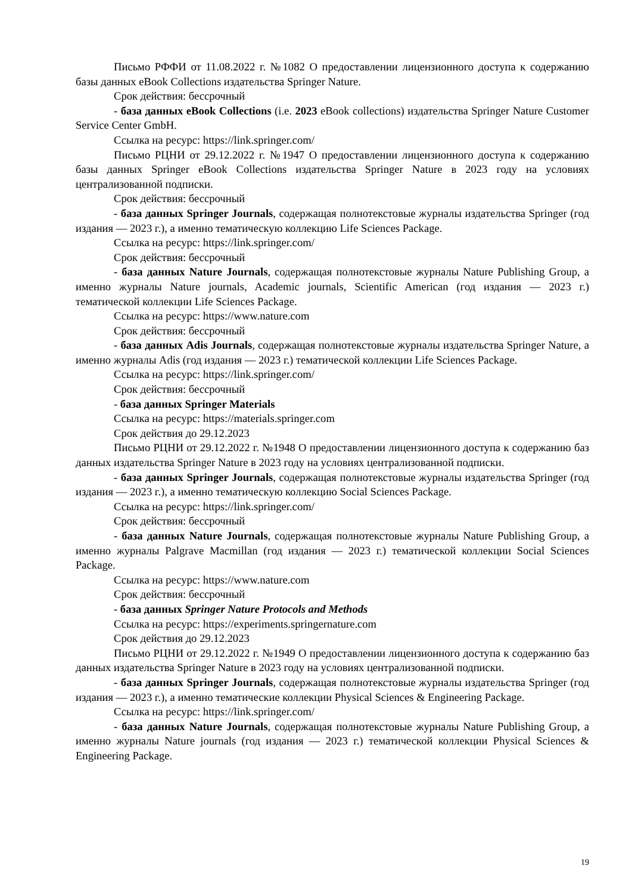Письмо РФФИ от 11.08.2022 г. №1082 О предоставлении лицензионного доступа к содержанию базы данных eBook Collections издательства Springer Nature.
Срок действия: бессрочный
- база данных eBook Collections (i.e. 2023 eBook collections) издательства Springer Nature Customer Service Center GmbH.
Ссылка на ресурс: https://link.springer.com/
Письмо РЦНИ от 29.12.2022 г. №1947 О предоставлении лицензионного доступа к содержанию базы данных Springer eBook Collections издательства Springer Nature в 2023 году на условиях централизованной подписки.
Срок действия: бессрочный
- база данных Springer Journals, содержащая полнотекстовые журналы издательства Springer (год издания — 2023 г.), а именно тематическую коллекцию Life Sciences Package.
Ссылка на ресурс: https://link.springer.com/
Срок действия: бессрочный
- база данных Nature Journals, содержащая полнотекстовые журналы Nature Publishing Group, а именно журналы Nature journals, Academic journals, Scientific American (год издания — 2023 г.) тематической коллекции Life Sciences Package.
Ссылка на ресурс: https://www.nature.com
Срок действия: бессрочный
- база данных Adis Journals, содержащая полнотекстовые журналы издательства Springer Nature, а именно журналы Adis (год издания — 2023 г.) тематической коллекции Life Sciences Package.
Ссылка на ресурс: https://link.springer.com/
Срок действия: бессрочный
- база данных Springer Materials
Ссылка на ресурс: https://materials.springer.com
Срок действия до 29.12.2023
Письмо РЦНИ от 29.12.2022 г. №1948 О предоставлении лицензионного доступа к содержанию баз данных издательства Springer Nature в 2023 году на условиях централизованной подписки.
- база данных Springer Journals, содержащая полнотекстовые журналы издательства Springer (год издания — 2023 г.), а именно тематическую коллекцию Social Sciences Package.
Ссылка на ресурс: https://link.springer.com/
Срок действия: бессрочный
- база данных Nature Journals, содержащая полнотекстовые журналы Nature Publishing Group, а именно журналы Palgrave Macmillan (год издания — 2023 г.) тематической коллекции Social Sciences Package.
Ссылка на ресурс: https://www.nature.com
Срок действия: бессрочный
- база данных Springer Nature Protocols and Methods
Ссылка на ресурс: https://experiments.springernature.com
Срок действия до 29.12.2023
Письмо РЦНИ от 29.12.2022 г. №1949 О предоставлении лицензионного доступа к содержанию баз данных издательства Springer Nature в 2023 году на условиях централизованной подписки.
- база данных Springer Journals, содержащая полнотекстовые журналы издательства Springer (год издания — 2023 г.), а именно тематические коллекции Physical Sciences & Engineering Package.
Ссылка на ресурс: https://link.springer.com/
- база данных Nature Journals, содержащая полнотекстовые журналы Nature Publishing Group, а именно журналы Nature journals (год издания — 2023 г.) тематической коллекции Physical Sciences & Engineering Package.
19